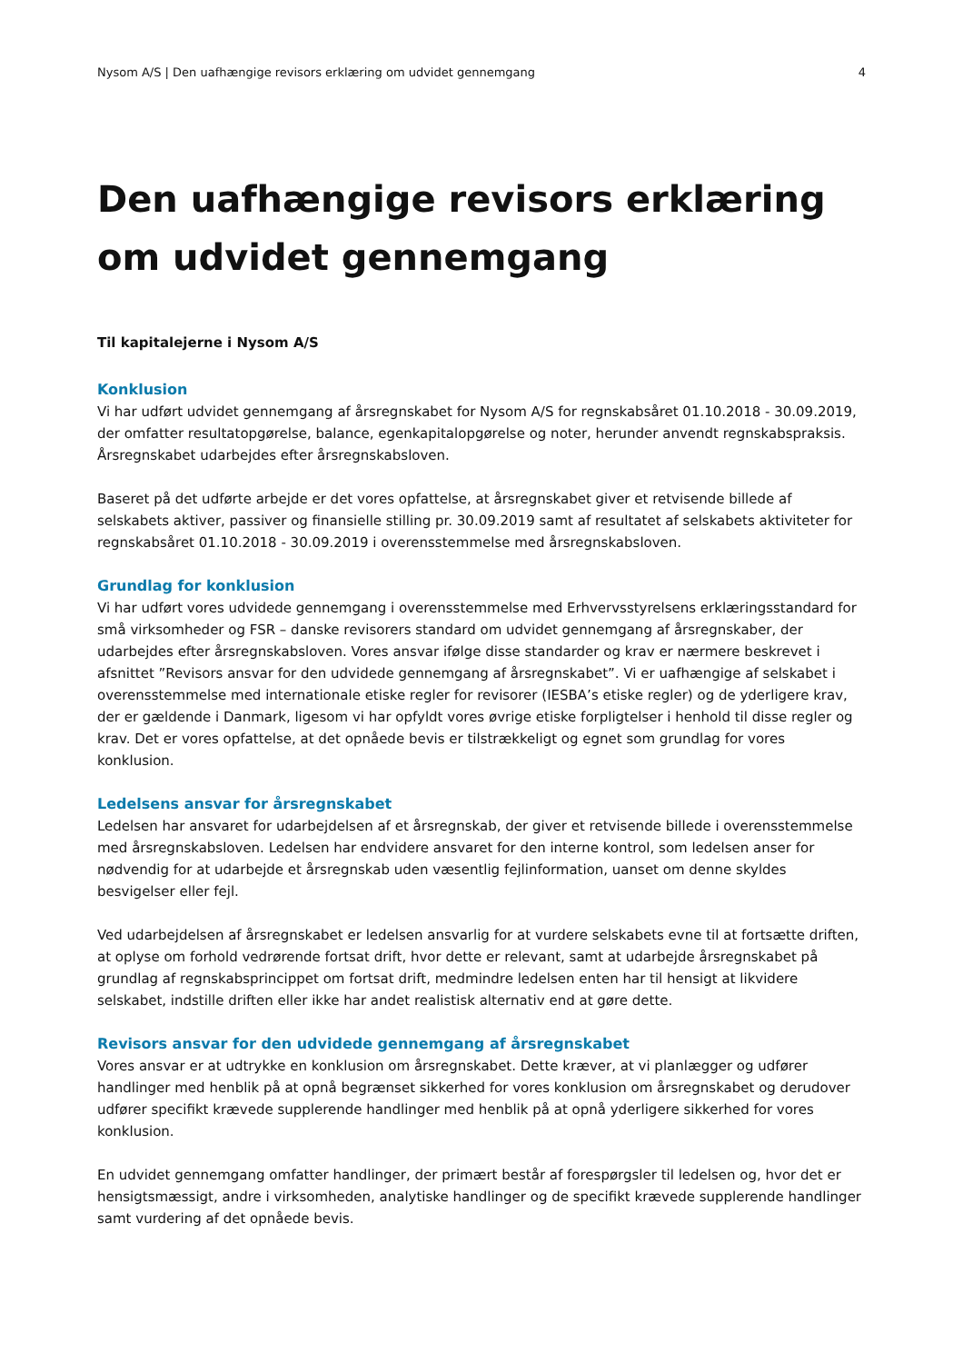Nysom A/S | Den uafhængige revisors erklæring om udvidet gennemgang 4
Den uafhængige revisors erklæring om udvidet gennemgang
Til kapitalejerne i Nysom A/S
Konklusion
Vi har udført udvidet gennemgang af årsregnskabet for Nysom A/S for regnskabsåret 01.10.2018 - 30.09.2019, der omfatter resultatopgørelse, balance, egenkapitalopgørelse og noter, herunder anvendt regnskabspraksis. Årsregnskabet udarbejdes efter årsregnskabsloven.
Baseret på det udførte arbejde er det vores opfattelse, at årsregnskabet giver et retvisende billede af selskabets aktiver, passiver og finansielle stilling pr. 30.09.2019 samt af resultatet af selskabets aktiviteter for regnskabsåret 01.10.2018 - 30.09.2019 i overensstemmelse med årsregnskabsloven.
Grundlag for konklusion
Vi har udført vores udvidede gennemgang i overensstemmelse med Erhvervsstyrelsens erklæringsstandard for små virksomheder og FSR – danske revisorers standard om udvidet gennemgang af årsregnskaber, der udarbejdes efter årsregnskabsloven. Vores ansvar ifølge disse standarder og krav er nærmere beskrevet i afsnittet ”Revisors ansvar for den udvidede gennemgang af årsregnskabet”. Vi er uafhængige af selskabet i overensstemmelse med internationale etiske regler for revisorer (IESBA’s etiske regler) og de yderligere krav, der er gældende i Danmark, ligesom vi har opfyldt vores øvrige etiske forpligtelser i henhold til disse regler og krav. Det er vores opfattelse, at det opnåede bevis er tilstrækkeligt og egnet som grundlag for vores konklusion.
Ledelsens ansvar for årsregnskabet
Ledelsen har ansvaret for udarbejdelsen af et årsregnskab, der giver et retvisende billede i overensstemmelse med årsregnskabsloven. Ledelsen har endvidere ansvaret for den interne kontrol, som ledelsen anser for nødvendig for at udarbejde et årsregnskab uden væsentlig fejlinformation, uanset om denne skyldes besvigelser eller fejl.
Ved udarbejdelsen af årsregnskabet er ledelsen ansvarlig for at vurdere selskabets evne til at fortsætte driften, at oplyse om forhold vedrørende fortsat drift, hvor dette er relevant, samt at udarbejde årsregnskabet på grundlag af regnskabsprincippet om fortsat drift, medmindre ledelsen enten har til hensigt at likvidere selskabet, indstille driften eller ikke har andet realistisk alternativ end at gøre dette.
Revisors ansvar for den udvidede gennemgang af årsregnskabet
Vores ansvar er at udtrykke en konklusion om årsregnskabet. Dette kræver, at vi planlægger og udfører handlinger med henblik på at opnå begrænset sikkerhed for vores konklusion om årsregnskabet og derudover udfører specifikt krævede supplerende handlinger med henblik på at opnå yderligere sikkerhed for vores konklusion.
En udvidet gennemgang omfatter handlinger, der primært består af forespørgsler til ledelsen og, hvor det er hensigtsmæssigt, andre i virksomheden, analytiske handlinger og de specifikt krævede supplerende handlinger samt vurdering af det opnåede bevis.